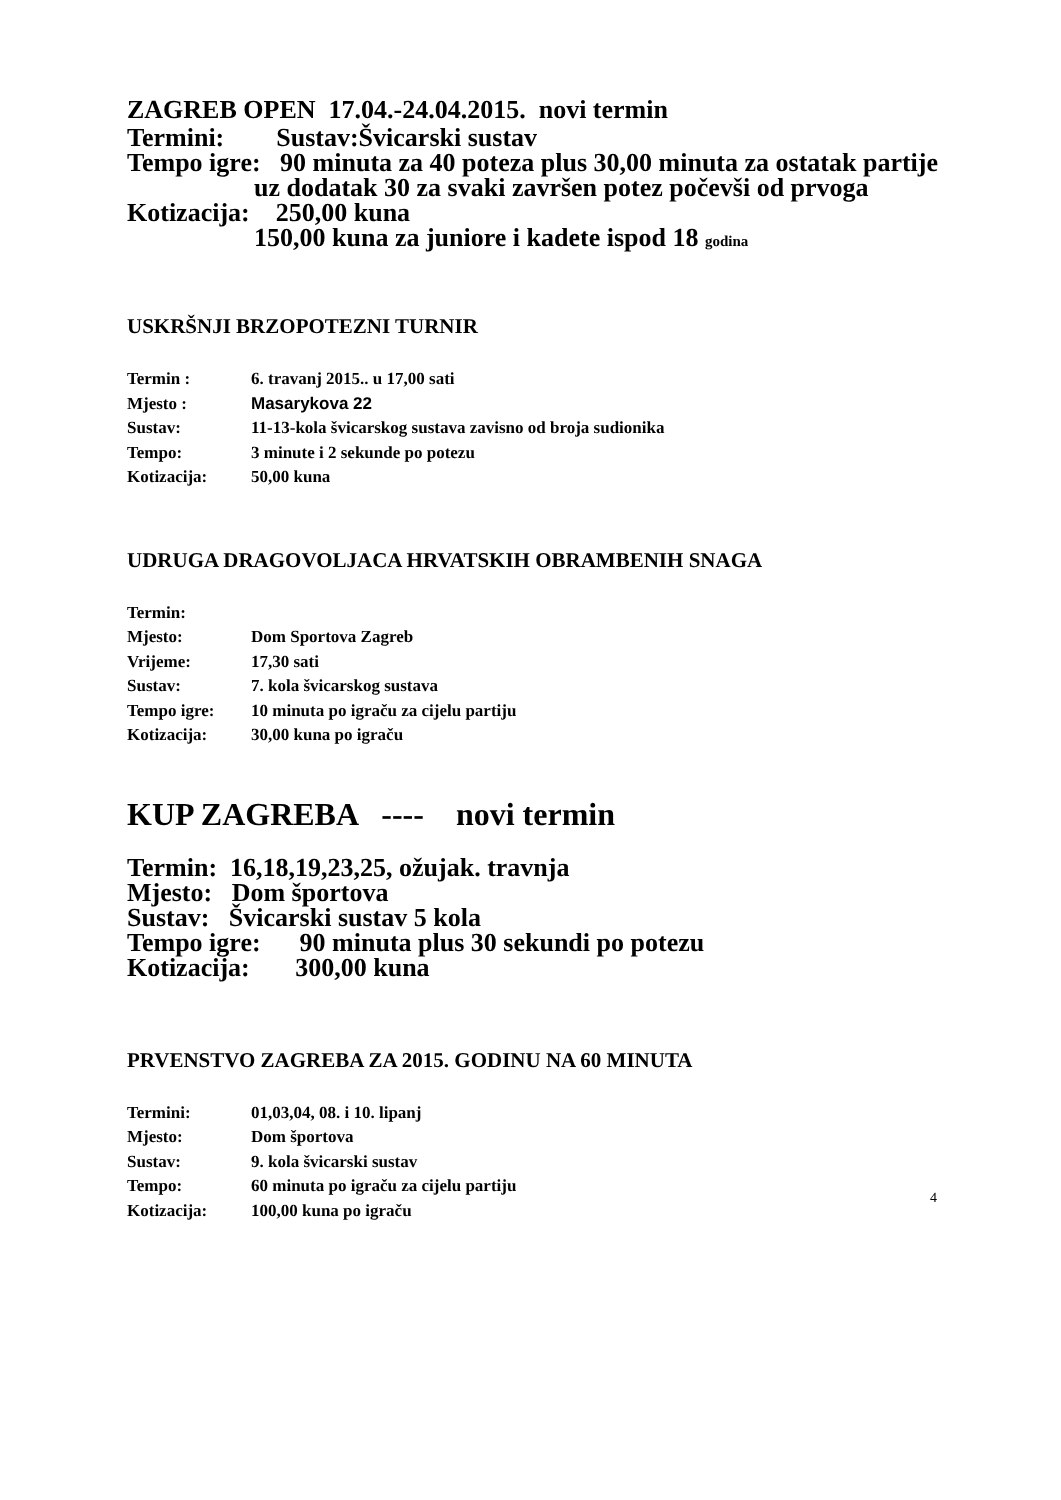ZAGREB OPEN 17.04.-24.04.2015. novi termin
Termini: Sustav:Švicarski sustav
Tempo igre: 90 minuta za 40 poteza plus 30,00 minuta za ostatak partije
uz dodatak 30 za svaki završen potez počevši od prvoga
Kotizacija: 250,00 kuna
150,00 kuna za juniore i kadete ispod 18 godina
USKRŠNJI BRZOPOTEZNI TURNIR
Termin : 6. travanj 2015.. u 17,00 sati
Mjesto : Masarykova 22
Sustav: 11-13-kola švicarskog sustava zavisno od broja sudionika
Tempo: 3 minute i 2 sekunde po potezu
Kotizacija: 50,00 kuna
UDRUGA DRAGOVOLJACA HRVATSKIH OBRAMBENIH SNAGA
Termin:
Mjesto: Dom Sportova Zagreb
Vrijeme: 17,30 sati
Sustav: 7. kola švicarskog sustava
Tempo igre: 10 minuta po igraču za cijelu partiju
Kotizacija: 30,00 kuna po igraču
KUP ZAGREBA ---- novi termin
Termin: 16,18,19,23,25, ožujak. travnja
Mjesto: Dom športova
Sustav: Švicarski sustav 5 kola
Tempo igre: 90 minuta plus 30 sekundi po potezu
Kotizacija: 300,00 kuna
PRVENSTVO ZAGREBA ZA 2015. GODINU NA 60 MINUTA
Termini: 01,03,04, 08. i 10. lipanj
Mjesto: Dom športova
Sustav: 9. kola švicarski sustav
Tempo: 60 minuta po igraču za cijelu partiju
Kotizacija: 100,00 kuna po igraču
4